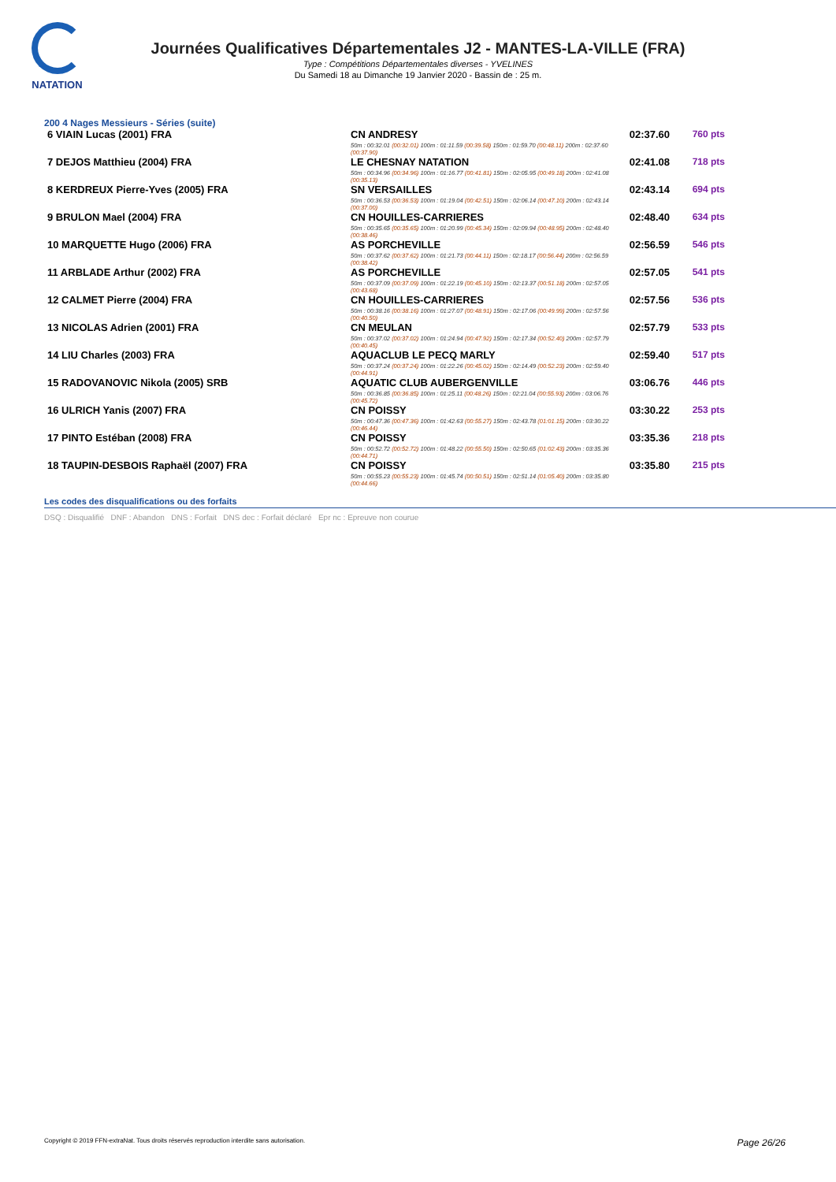NATATION
Journées Qualificatives Départementales J2 - MANTES-LA-VILLE (FRA)
Type : Compétitions Départementales diverses - YVELINES
Du Samedi 18 au Dimanche 19 Janvier 2020 - Bassin de : 25 m.
200 4 Nages Messieurs - Séries (suite)
| 6 VIAIN Lucas (2001) FRA | CN ANDRESY 50m : 00:32.01 (00:32.01) 100m : 01:11.59 (00:39.58) 150m : 01:59.70 (00:48.11) 200m : 02:37.60 (00:37.90) | 02:37.60 | 760 pts |
| 7 DEJOS Matthieu (2004) FRA | LE CHESNAY NATATION 50m : 00:34.96 (00:34.96) 100m : 01:16.77 (00:41.81) 150m : 02:05.95 (00:49.18) 200m : 02:41.08 (00:35.13) | 02:41.08 | 718 pts |
| 8 KERDREUX Pierre-Yves (2005) FRA | SN VERSAILLES 50m : 00:36.53 (00:36.53) 100m : 01:19.04 (00:42.51) 150m : 02:06.14 (00:47.10) 200m : 02:43.14 (00:37.00) | 02:43.14 | 694 pts |
| 9 BRULON Mael (2004) FRA | CN HOUILLES-CARRIERES 50m : 00:35.65 (00:35.65) 100m : 01:20.99 (00:45.34) 150m : 02:09.94 (00:48.95) 200m : 02:48.40 (00:38.46) | 02:48.40 | 634 pts |
| 10 MARQUETTE Hugo (2006) FRA | AS PORCHEVILLE 50m : 00:37.62 (00:37.62) 100m : 01:21.73 (00:44.11) 150m : 02:18.17 (00:56.44) 200m : 02:56.59 (00:38.42) | 02:56.59 | 546 pts |
| 11 ARBLADE Arthur (2002) FRA | AS PORCHEVILLE 50m : 00:37.09 (00:37.09) 100m : 01:22.19 (00:45.10) 150m : 02:13.37 (00:51.18) 200m : 02:57.05 (00:43.68) | 02:57.05 | 541 pts |
| 12 CALMET Pierre (2004) FRA | CN HOUILLES-CARRIERES 50m : 00:38.16 (00:38.16) 100m : 01:27.07 (00:48.91) 150m : 02:17.06 (00:49.99) 200m : 02:57.56 (00:40.50) | 02:57.56 | 536 pts |
| 13 NICOLAS Adrien (2001) FRA | CN MEULAN 50m : 00:37.02 (00:37.02) 100m : 01:24.94 (00:47.92) 150m : 02:17.34 (00:52.40) 200m : 02:57.79 (00:40.45) | 02:57.79 | 533 pts |
| 14 LIU Charles (2003) FRA | AQUACLUB LE PECQ MARLY 50m : 00:37.24 (00:37.24) 100m : 01:22.26 (00:45.02) 150m : 02:14.49 (00:52.23) 200m : 02:59.40 (00:44.91) | 02:59.40 | 517 pts |
| 15 RADOVANOVIC Nikola (2005) SRB | AQUATIC CLUB AUBERGENVILLE 50m : 00:36.85 (00:36.85) 100m : 01:25.11 (00:48.26) 150m : 02:21.04 (00:55.93) 200m : 03:06.76 (00:45.72) | 03:06.76 | 446 pts |
| 16 ULRICH Yanis (2007) FRA | CN POISSY 50m : 00:47.36 (00:47.36) 100m : 01:42.63 (00:55.27) 150m : 02:43.78 (01:01.15) 200m : 03:30.22 (00:46.44) | 03:30.22 | 253 pts |
| 17 PINTO Estéban (2008) FRA | CN POISSY 50m : 00:52.72 (00:52.72) 100m : 01:48.22 (00:55.50) 150m : 02:50.65 (01:02.43) 200m : 03:35.36 (00:44.71) | 03:35.36 | 218 pts |
| 18 TAUPIN-DESBOIS Raphaël (2007) FRA | CN POISSY 50m : 00:55.23 (00:55.23) 100m : 01:45.74 (00:50.51) 150m : 02:51.14 (01:05.40) 200m : 03:35.80 (00:44.66) | 03:35.80 | 215 pts |
Les codes des disqualifications ou des forfaits
DSQ : Disqualifié DNF : Abandon DNS : Forfait DNS dec : Forfait déclaré Epr nc : Epreuve non courue
Copyright © 2019 FFN-extraNat. Tous droits réservés reproduction interdite sans autorisation. Page 26/26